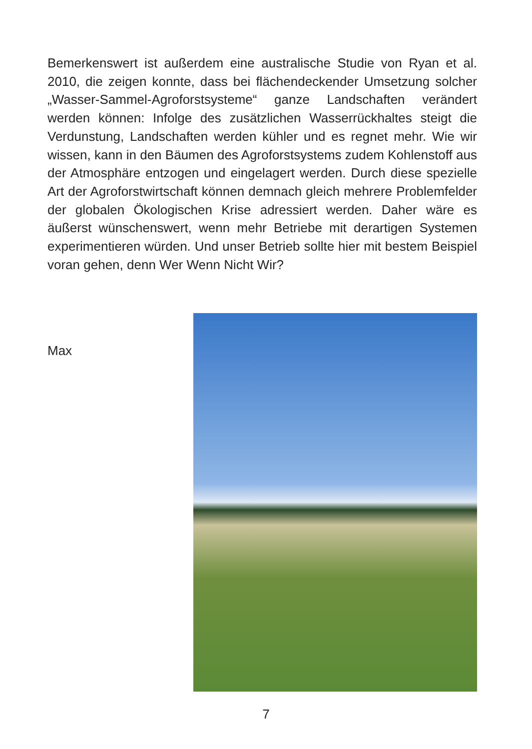Bemerkenswert ist außerdem eine australische Studie von Ryan et al. 2010, die zeigen konnte, dass bei flächendeckender Umsetzung solcher „Wasser-Sammel-Agroforstsysteme“ ganze Landschaften verändert werden können: Infolge des zusätzlichen Wasserrückhaltes steigt die Verdunstung, Landschaften werden kühler und es regnet mehr. Wie wir wissen, kann in den Bäumen des Agroforstsystems zudem Kohlenstoff aus der Atmosphäre entzogen und eingelagert werden. Durch diese spezielle Art der Agroforstwirtschaft können demnach gleich mehrere Problemfelder der globalen Ökologischen Krise adressiert werden. Daher wäre es äußerst wünschenswert, wenn mehr Betriebe mit derartigen Systemen experimentieren würden. Und unser Betrieb sollte hier mit bestem Beispiel voran gehen, denn Wer Wenn Nicht Wir?
Max
7